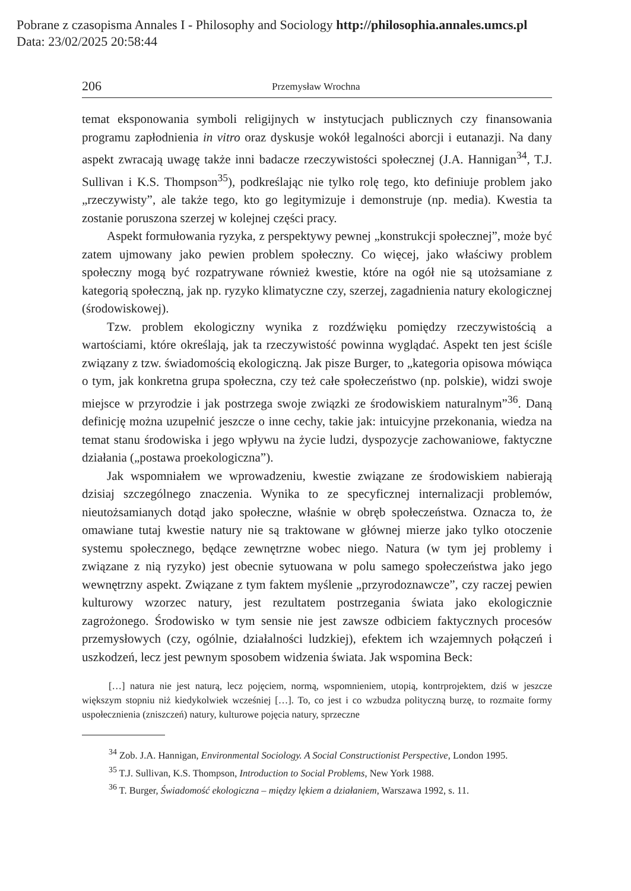Pobrane z czasopisma Annales I - Philosophy and Sociology http://philosophia.annales.umcs.pl
Data: 23/02/2025 20:58:44
206 Przemysław Wrochna
temat eksponowania symboli religijnych w instytucjach publicznych czy finansowania programu zapłodnienia in vitro oraz dyskusje wokół legalności aborcji i eutanazji. Na dany aspekt zwracają uwagę także inni badacze rzeczywistości społecznej (J.A. Hannigan<sup>34</sup>, T.J. Sullivan i K.S. Thompson<sup>35</sup>), podkreślając nie tylko rolę tego, kto definiuje problem jako „rzeczywisty”, ale także tego, kto go legitymizuje i demonstruje (np. media). Kwestia ta zostanie poruszona szerzej w kolejnej części pracy.
Aspekt formułowania ryzyka, z perspektywy pewnej „konstrukcji społecznej”, może być zatem ujmowany jako pewien problem społeczny. Co więcej, jako właściwy problem społeczny mogą być rozpatrywane również kwestie, które na ogół nie są utożsamiane z kategorią społeczną, jak np. ryzyko klimatyczne czy, szerzej, zagadnienia natury ekologicznej (środowiskowej).
Tzw. problem ekologiczny wynika z rozdźwięku pomiędzy rzeczywistością a wartościami, które określają, jak ta rzeczywistość powinna wyglądać. Aspekt ten jest ściśle związany z tzw. świadomością ekologiczną. Jak pisze Burger, to „kategoria opisowa mówiąca o tym, jak konkretna grupa społeczna, czy też całe społeczeństwo (np. polskie), widzi swoje miejsce w przyrodzie i jak postrzega swoje związki ze środowiskiem naturalnym”<sup>36</sup>. Daną definicję można uzupełnić jeszcze o inne cechy, takie jak: intuicyjne przekonania, wiedza na temat stanu środowiska i jego wpływu na życie ludzi, dyspozycje zachowaniowe, faktyczne działania („postawa proekologiczna”).
Jak wspomniałem we wprowadzeniu, kwestie związane ze środowiskiem nabierają dzisiaj szczególnego znaczenia. Wynika to ze specyficznej internalizacji problemów, nieutożsamianych dotąd jako społeczne, właśnie w obręb społeczeństwa. Oznacza to, że omawiane tutaj kwestie natury nie są traktowane w głównej mierze jako tylko otoczenie systemu społecznego, będące zewnętrzne wobec niego. Natura (w tym jej problemy i związane z nią ryzyko) jest obecnie sytuowana w polu samego społeczeństwa jako jego wewnętrzny aspekt. Związane z tym faktem myślenie „przyrodoznawcze”, czy raczej pewien kulturowy wzorzec natury, jest rezultatem postrzegania świata jako ekologicznie zagrożonego. Środowisko w tym sensie nie jest zawsze odbiciem faktycznych procesów przemysłowych (czy, ogólnie, działalności ludzkiej), efektem ich wzajemnych połączeń i uszkodzeń, lecz jest pewnym sposobem widzenia świata. Jak wspomina Beck:
[…] natura nie jest naturą, lecz pojęciem, normą, wspomnieniem, utopią, kontrprojektem, dziś w jeszcze większym stopniu niż kiedykolwiek wcześniej […]. To, co jest i co wzbudza polityczną burzę, to rozmaite formy uspołecznienia (zniszczeń) natury, kulturowe pojęcia natury, sprzeczne
<sup>34</sup> Zob. J.A. Hannigan, Environmental Sociology. A Social Constructionist Perspective, London 1995.
<sup>35</sup> T.J. Sullivan, K.S. Thompson, Introduction to Social Problems, New York 1988.
<sup>36</sup> T. Burger, Świadomość ekologiczna – między lękiem a działaniem, Warszawa 1992, s. 11.